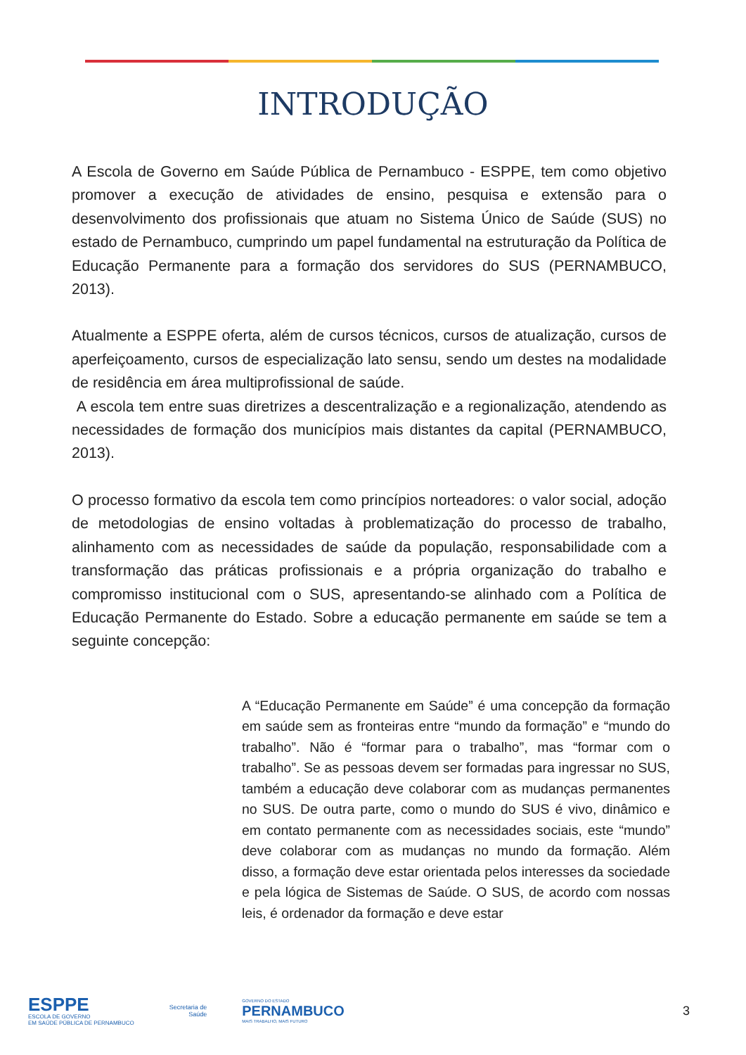INTRODUÇÃO
A Escola de Governo em Saúde Pública de Pernambuco - ESPPE, tem como objetivo promover a execução de atividades de ensino, pesquisa e extensão para o desenvolvimento dos profissionais que atuam no Sistema Único de Saúde (SUS) no estado de Pernambuco, cumprindo um papel fundamental na estruturação da Política de Educação Permanente para a formação dos servidores do SUS (PERNAMBUCO, 2013).
Atualmente a ESPPE oferta, além de cursos técnicos, cursos de atualização, cursos de aperfeiçoamento, cursos de especialização lato sensu, sendo um destes na modalidade de residência em área multiprofissional de saúde.
A escola tem entre suas diretrizes a descentralização e a regionalização, atendendo as necessidades de formação dos municípios mais distantes da capital (PERNAMBUCO, 2013).
O processo formativo da escola tem como princípios norteadores: o valor social, adoção de metodologias de ensino voltadas à problematização do processo de trabalho, alinhamento com as necessidades de saúde da população, responsabilidade com a transformação das práticas profissionais e a própria organização do trabalho e compromisso institucional com o SUS, apresentando-se alinhado com a Política de Educação Permanente do Estado. Sobre a educação permanente em saúde se tem a seguinte concepção:
A “Educação Permanente em Saúde” é uma concepção da formação em saúde sem as fronteiras entre “mundo da formação” e “mundo do trabalho”. Não é “formar para o trabalho”, mas “formar com o trabalho”. Se as pessoas devem ser formadas para ingressar no SUS, também a educação deve colaborar com as mudanças permanentes no SUS. De outra parte, como o mundo do SUS é vivo, dinâmico e em contato permanente com as necessidades sociais, este “mundo” deve colaborar com as mudanças no mundo da formação. Além disso, a formação deve estar orientada pelos interesses da sociedade e pela lógica de Sistemas de Saúde. O SUS, de acordo com nossas leis, é ordenador da formação e deve estar
ESPPE
ESCOLA DE GOVERNO
EM SAÚDE PÚBLICA DE PERNAMBUCO
Secretaria de
Saúde
GOVERNO DO ESTADO
PERNAMBUCO
MAIS TRABALHO, MAIS FUTURO
3